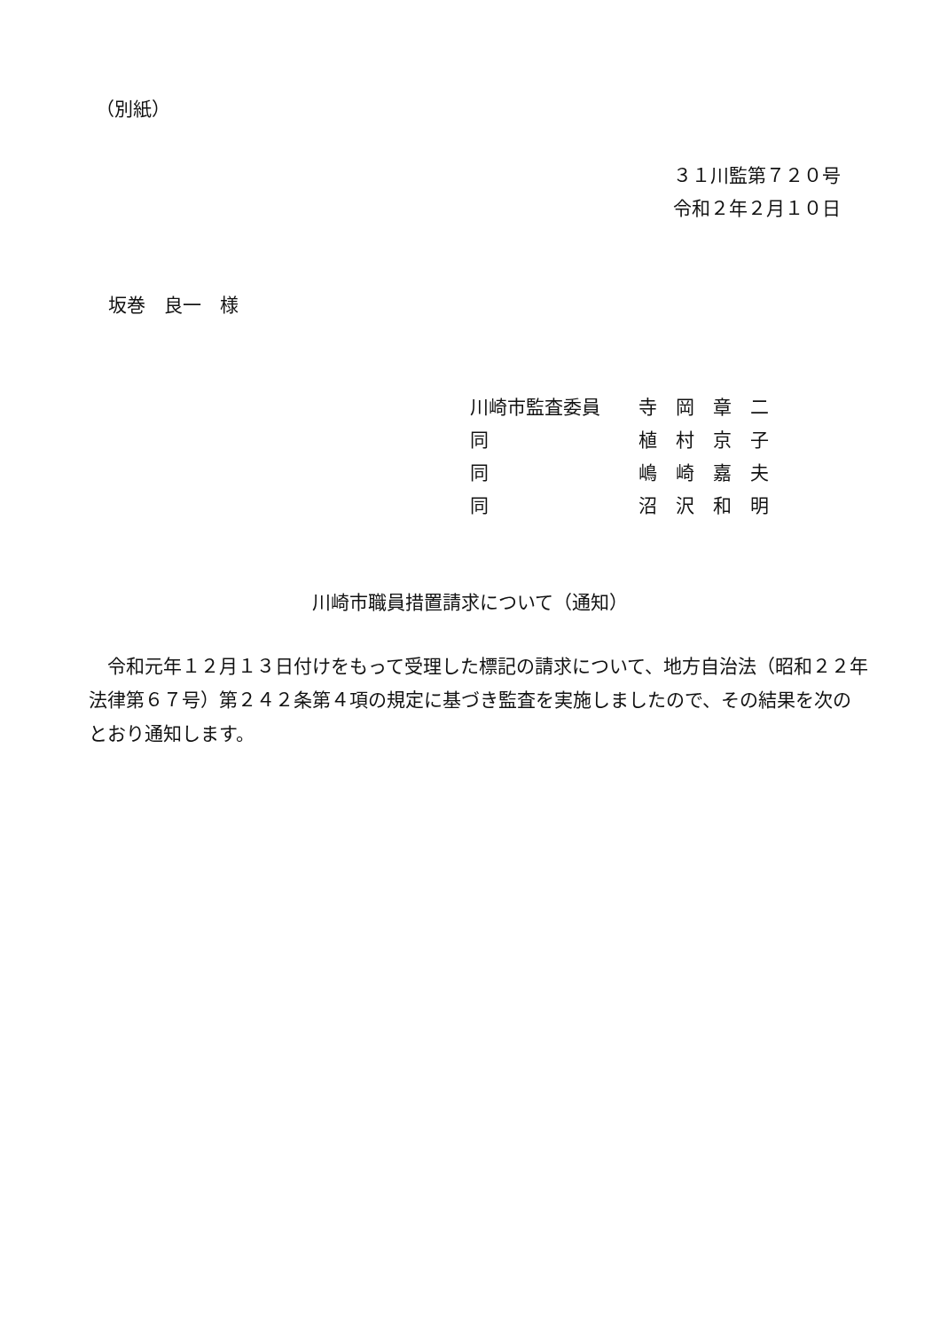（別紙）
３１川監第７２０号
令和２年２月１０日
坂巻　良一　様
| 川崎市監査委員 | 寺 岡 章 二 |
| 同 | 植 村 京 子 |
| 同 | 嶋 崎 嘉 夫 |
| 同 | 沼 沢 和 明 |
川崎市職員措置請求について（通知）
　令和元年１２月１３日付けをもって受理した標記の請求について、地方自治法（昭和２２年法律第６７号）第２４２条第４項の規定に基づき監査を実施しましたので、その結果を次のとおり通知します。